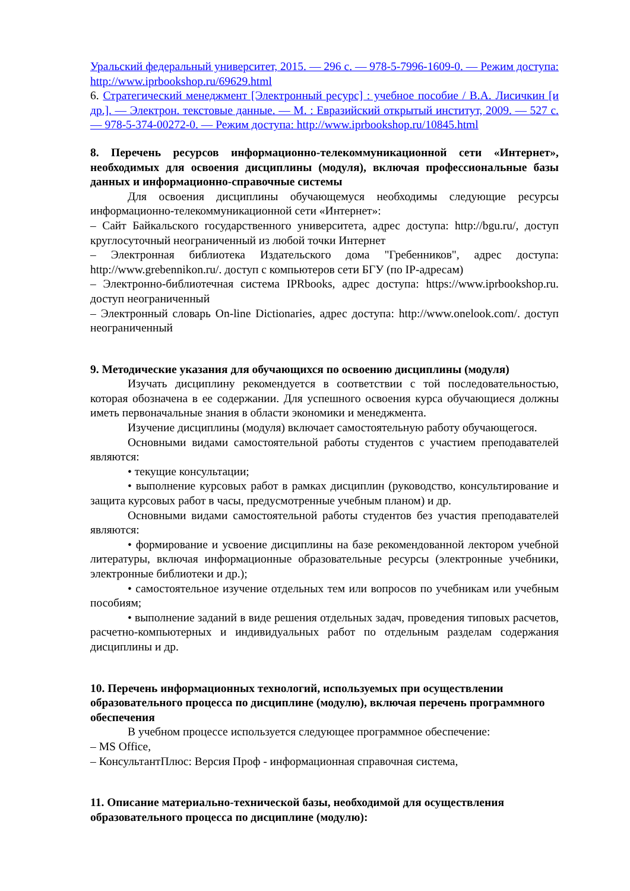Уральский федеральный университет, 2015. — 296 c. — 978-5-7996-1609-0. — Режим доступа: http://www.iprbookshop.ru/69629.html
6. Стратегический менеджмент [Электронный ресурс] : учебное пособие / В.А. Лисичкин [и др.]. — Электрон. текстовые данные. — М. : Евразийский открытый институт, 2009. — 527 c. — 978-5-374-00272-0. — Режим доступа: http://www.iprbookshop.ru/10845.html
8. Перечень ресурсов информационно-телекоммуникационной сети «Интернет», необходимых для освоения дисциплины (модуля), включая профессиональные базы данных и информационно-справочные системы
Для освоения дисциплины обучающемуся необходимы следующие ресурсы информационно-телекоммуникационной сети «Интернет»:
– Сайт Байкальского государственного университета, адрес доступа: http://bgu.ru/, доступ круглосуточный неограниченный из любой точки Интернет
– Электронная библиотека Издательского дома "Гребенников", адрес доступа: http://www.grebennikon.ru/. доступ с компьютеров сети БГУ (по IP-адресам)
– Электронно-библиотечная система IPRbooks, адрес доступа: https://www.iprbookshop.ru. доступ неограниченный
– Электронный словарь On-line Dictionaries, адрес доступа: http://www.onelook.com/. доступ неограниченный
9. Методические указания для обучающихся по освоению дисциплины (модуля)
Изучать дисциплину рекомендуется в соответствии с той последовательностью, которая обозначена в ее содержании. Для успешного освоения курса обучающиеся должны иметь первоначальные знания в области экономики и менеджмента.
Изучение дисциплины (модуля) включает самостоятельную работу обучающегося.
Основными видами самостоятельной работы студентов с участием преподавателей являются:
• текущие консультации;
• выполнение курсовых работ в рамках дисциплин (руководство, консультирование и защита курсовых работ в часы, предусмотренные учебным планом) и др.
Основными видами самостоятельной работы студентов без участия преподавателей являются:
• формирование и усвоение дисциплины на базе рекомендованной лектором учебной литературы, включая информационные образовательные ресурсы (электронные учебники, электронные библиотеки и др.);
• самостоятельное изучение отдельных тем или вопросов по учебникам или учебным пособиям;
• выполнение заданий в виде решения отдельных задач, проведения типовых расчетов, расчетно-компьютерных и индивидуальных работ по отдельным разделам содержания дисциплины и др.
10. Перечень информационных технологий, используемых при осуществлении образовательного процесса по дисциплине (модулю), включая перечень программного обеспечения
В учебном процессе используется следующее программное обеспечение:
– MS Office,
– КонсультантПлюс: Версия Проф - информационная справочная система,
11. Описание материально-технической базы, необходимой для осуществления образовательного процесса по дисциплине (модулю):